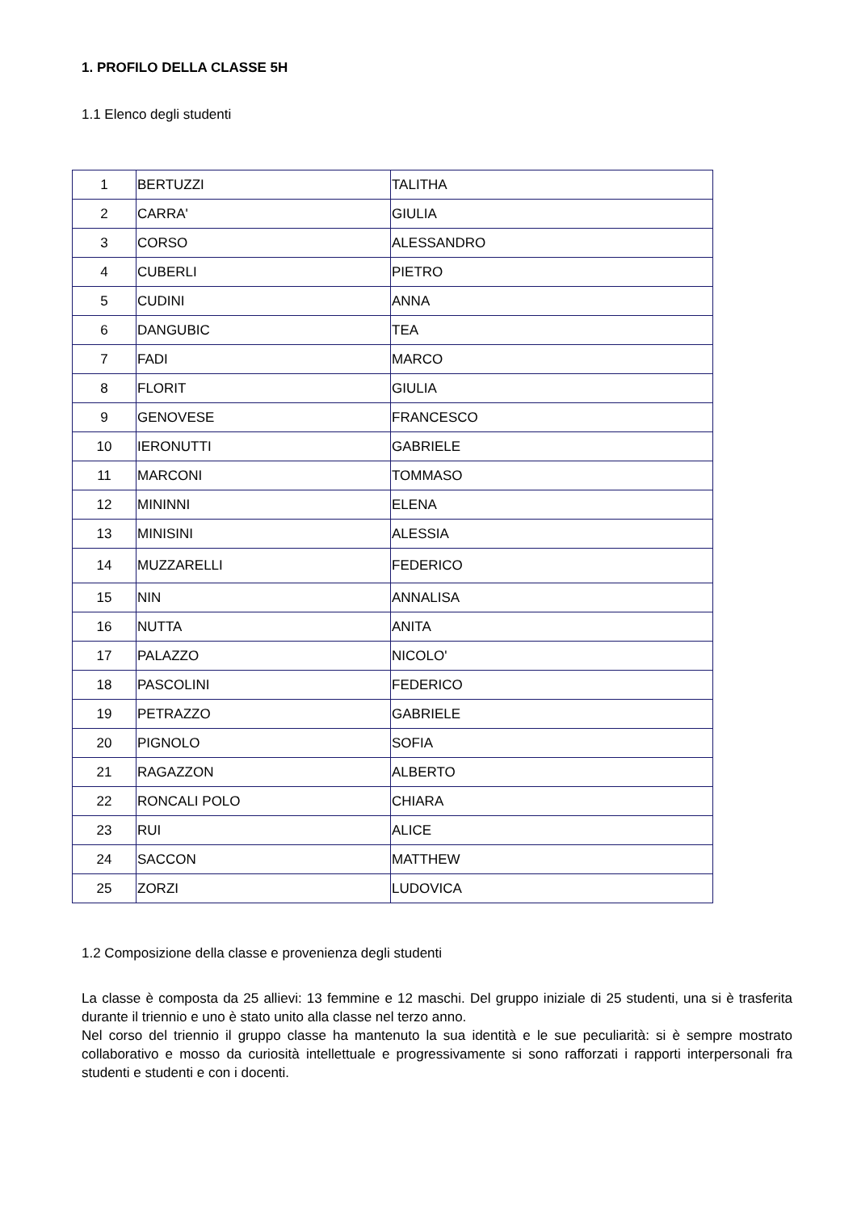1. PROFILO DELLA CLASSE 5H
1.1 Elenco degli studenti
| 1 | BERTUZZI | TALITHA |
| 2 | CARRA' | GIULIA |
| 3 | CORSO | ALESSANDRO |
| 4 | CUBERLI | PIETRO |
| 5 | CUDINI | ANNA |
| 6 | DANGUBIC | TEA |
| 7 | FADI | MARCO |
| 8 | FLORIT | GIULIA |
| 9 | GENOVESE | FRANCESCO |
| 10 | IERONUTTI | GABRIELE |
| 11 | MARCONI | TOMMASO |
| 12 | MININNI | ELENA |
| 13 | MINISINI | ALESSIA |
| 14 | MUZZARELLI | FEDERICO |
| 15 | NIN | ANNALISA |
| 16 | NUTTA | ANITA |
| 17 | PALAZZO | NICOLO' |
| 18 | PASCOLINI | FEDERICO |
| 19 | PETRAZZO | GABRIELE |
| 20 | PIGNOLO | SOFIA |
| 21 | RAGAZZON | ALBERTO |
| 22 | RONCALI POLO | CHIARA |
| 23 | RUI | ALICE |
| 24 | SACCON | MATTHEW |
| 25 | ZORZI | LUDOVICA |
1.2 Composizione della classe e provenienza degli studenti
La classe è composta da 25 allievi: 13 femmine e 12 maschi. Del gruppo iniziale di 25 studenti, una si è trasferita durante il triennio e uno è stato unito alla classe nel terzo anno.
Nel corso del triennio il gruppo classe ha mantenuto la sua identità e le sue peculiarità: si è sempre mostrato collaborativo e mosso da curiosità intellettuale e progressivamente si sono rafforzati i rapporti interpersonali fra studenti e studenti e con i docenti.